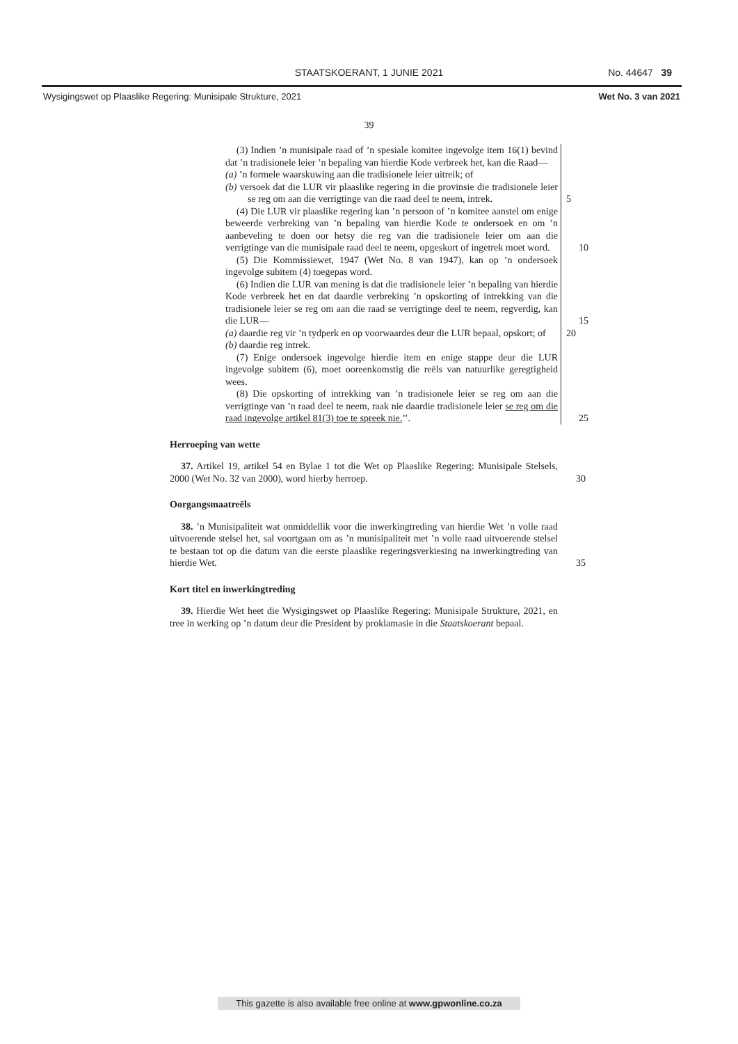STAATSKOERANT, 1 JUNIE 2021
No. 44647 39
Wysigingswet op Plaaslike Regering: Munisipale Strukture, 2021 Wet No. 3 van 2021
39
(3) Indien ’n munisipale raad of ’n spesiale komitee ingevolge item 16(1) bevind dat ’n tradisionele leier ’n bepaling van hierdie Kode verbreek het, kan die Raad—
(a) ’n formele waarskuwing aan die tradisionele leier uitreik; of
(b) versoek dat die LUR vir plaaslike regering in die provinsie die tradisionele leier se reg om aan die verrigtinge van die raad deel te neem, intrek. 5
(4) Die LUR vir plaaslike regering kan ’n persoon of ’n komitee aanstel om enige beweerde verbreking van ’n bepaling van hierdie Kode te ondersoek en om ’n aanbeveling te doen oor hetsy die reg van die tradisionele leier om aan die verrigtinge van die munisipale raad deel te neem, opgeskort of ingetrek moet word. 10
(5) Die Kommissiewet, 1947 (Wet No. 8 van 1947), kan op ’n ondersoek ingevolge subitem (4) toegepas word.
(6) Indien die LUR van mening is dat die tradisionele leier ’n bepaling van hierdie Kode verbreek het en dat daardie verbreking ’n opskorting of intrekking van die tradisionele leier se reg om aan die raad se verrigtinge deel te neem, regverdig, kan die LUR— 15
(a) daardie reg vir ’n tydperk en op voorwaardes deur die LUR bepaal, opskort; of 20
(b) daardie reg intrek.
(7) Enige ondersoek ingevolge hierdie item en enige stappe deur die LUR ingevolge subitem (6), moet ooreenkomstig die reëls van natuurlike geregtigheid wees.
(8) Die opskorting of intrekking van ’n tradisionele leier se reg om aan die verrigtinge van ’n raad deel te neem, raak nie daardie tradisionele leier se reg om die raad ingevolge artikel 81(3) toe te spreek nie.’’. 25
Herroeping van wette
37. Artikel 19, artikel 54 en Bylae 1 tot die Wet op Plaaslike Regering: Munisipale Stelsels, 2000 (Wet No. 32 van 2000), word hierby herroep.
30
Oorgangsmaatreëls
38. ’n Munisipaliteit wat onmiddellik voor die inwerkingtreding van hierdie Wet ’n volle raad uitvoerende stelsel het, sal voortgaan om as ’n munisipaliteit met ’n volle raad uitvoerende stelsel te bestaan tot op die datum van die eerste plaaslike regeringsverkiesing na inwerkingtreding van hierdie Wet.
35
Kort titel en inwerkingtreding
39. Hierdie Wet heet die Wysigingswet op Plaaslike Regering: Munisipale Strukture, 2021, en tree in werking op ’n datum deur die President by proklamasie in die Staatskoerant bepaal.
This gazette is also available free online at www.gpwonline.co.za